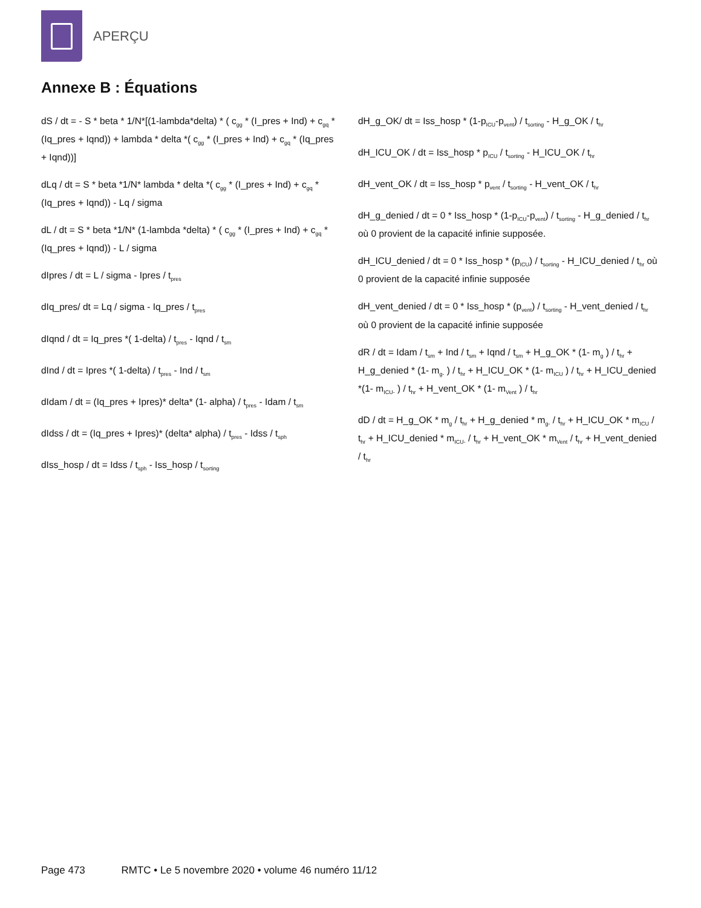APERÇU
Annexe B : Équations
dS / dt = - S * beta * 1/N*[(1-lambda*delta) * ( c<sub>gg</sub> * (I_pres + Ind) + c<sub>gq</sub> * (Iq_pres + Iqnd)) + lambda * delta *( c<sub>gg</sub> * (I_pres + Ind) + c<sub>gq</sub> * (Iq_pres + Iqnd))]
dLq / dt = S * beta *1/N* lambda * delta *( c<sub>gg</sub> * (I_pres + Ind) + c<sub>gq</sub> * (Iq_pres + Iqnd)) - Lq / sigma
dL / dt = S * beta *1/N* (1-lambda *delta) * ( c<sub>gg</sub> * (I_pres + Ind) + c<sub>gq</sub> * (Iq_pres + Iqnd)) - L / sigma
dIpres / dt = L / sigma - Ipres / t<sub>pres</sub>
dIq_pres/ dt = Lq / sigma - Iq_pres / t<sub>pres</sub>
dIqnd / dt = Iq_pres *( 1-delta) / t<sub>pres</sub> - Iqnd / t<sub>sm</sub>
dInd / dt = Ipres *( 1-delta) / t<sub>pres</sub> - Ind / t<sub>sm</sub>
dIdam / dt = (Iq_pres + Ipres)* delta* (1- alpha) / t<sub>pres</sub> - Idam / t<sub>sm</sub>
dIdss / dt = (Iq_pres + Ipres)* (delta* alpha) / t<sub>pres</sub> - Idss / t<sub>sph</sub>
dIss_hosp / dt = Idss / t<sub>sph</sub> - Iss_hosp / t<sub>sorting</sub>
dH_g_OK/ dt = Iss_hosp * (1-p<sub>ICU</sub>-p<sub>vent</sub>) / t<sub>sorting</sub> - H_g_OK / t<sub>hr</sub>
dH_ICU_OK / dt = Iss_hosp * p<sub>ICU</sub> / t<sub>sorting</sub> - H_ICU_OK / t<sub>hr</sub>
dH_vent_OK / dt = Iss_hosp * p<sub>vent</sub> / t<sub>sorting</sub> - H_vent_OK / t<sub>hr</sub>
dH_g_denied / dt = 0 * Iss_hosp * (1-p<sub>ICU</sub>-p<sub>vent</sub>) / t<sub>sorting</sub> - H_g_denied / t<sub>hr</sub> où 0 provient de la capacité infinie supposée.
dH_ICU_denied / dt = 0 * Iss_hosp * (p<sub>ICU</sub>) / t<sub>sorting</sub> - H_ICU_denied / t<sub>hr</sub> où 0 provient de la capacité infinie supposée
dH_vent_denied / dt = 0 * Iss_hosp * (p<sub>vent</sub>) / t<sub>sorting</sub> - H_vent_denied / t<sub>hr</sub> où 0 provient de la capacité infinie supposée
dR / dt = Idam / t<sub>sm</sub> + Ind / t<sub>sm</sub> + Iqnd / t<sub>sm</sub> + H_g_OK * (1- m<sub>g</sub> ) / t<sub>hr</sub> + H_g_denied * (1- m<sub>g-</sub> ) / t<sub>hr</sub> + H_ICU_OK * (1- m<sub>ICU</sub> ) / t<sub>hr</sub> + H_ICU_denied *(1- m<sub>ICU-</sub> ) / t<sub>hr</sub> + H_vent_OK * (1- m<sub>Vent</sub> ) / t<sub>hr</sub>
dD / dt = H_g_OK * m<sub>g</sub> / t<sub>hr</sub> + H_g_denied * m<sub>g-</sub> / t<sub>hr</sub> + H_ICU_OK * m<sub>ICU</sub> / t<sub>hr</sub> + H_ICU_denied * m<sub>ICU-</sub> / t<sub>hr</sub> + H_vent_OK * m<sub>Vent</sub> / t<sub>hr</sub> + H_vent_denied / t<sub>hr</sub>
Page 473 RMTC • Le 5 novembre 2020 • volume 46 numéro 11/12